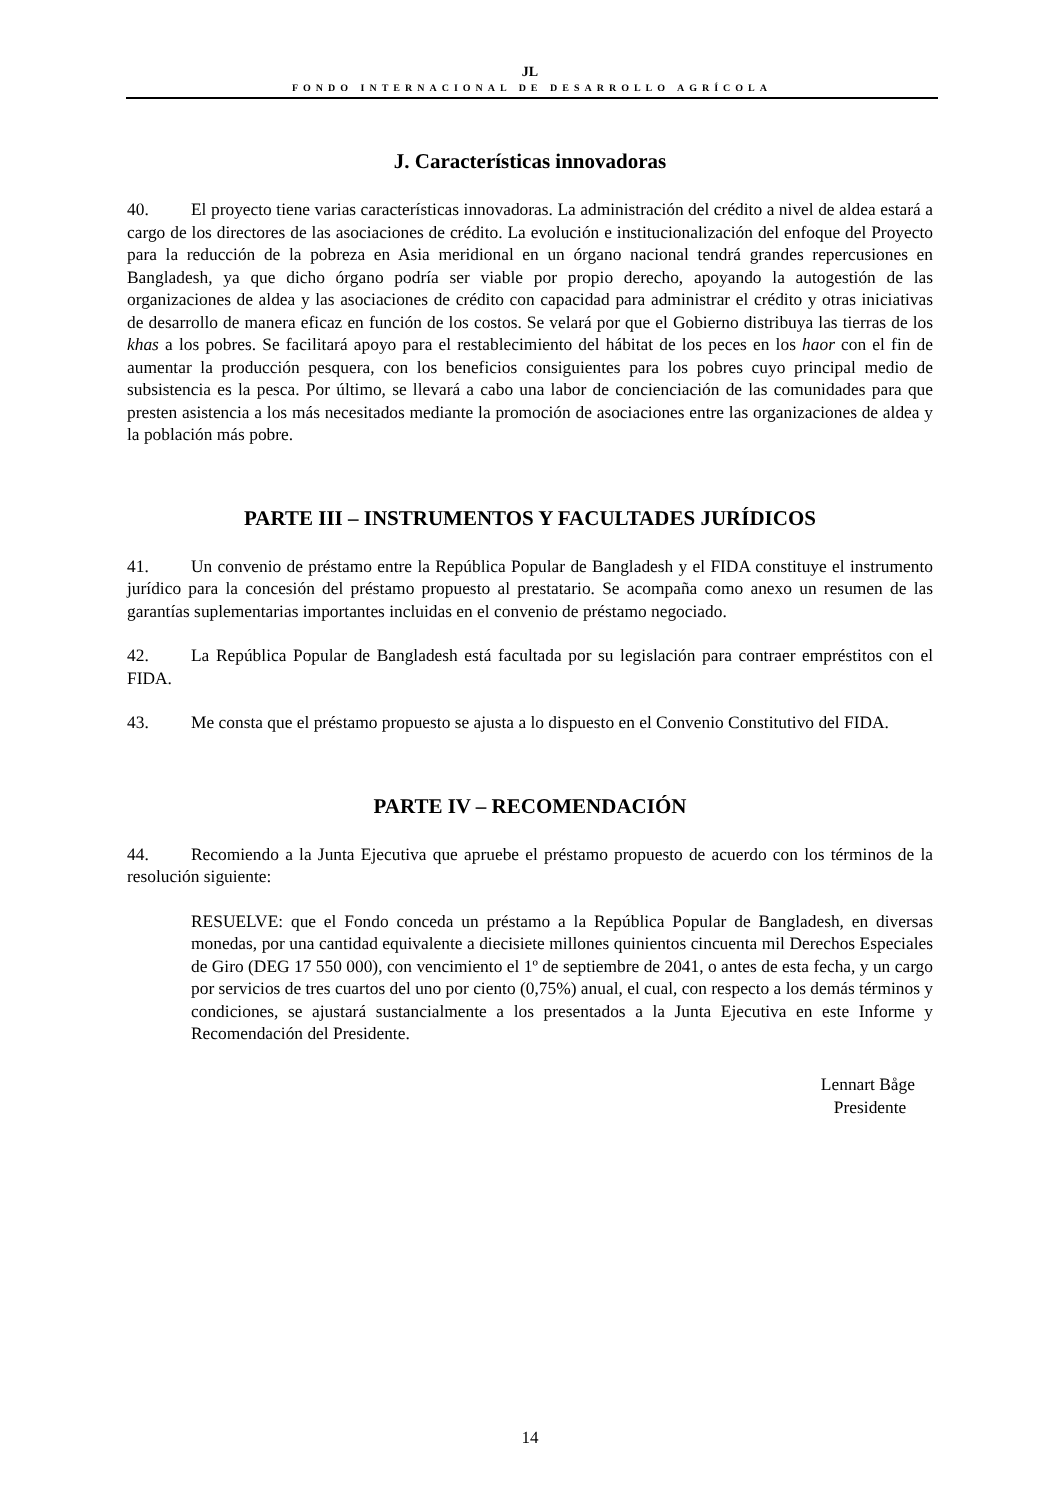JL
FONDO INTERNACIONAL DE DESARROLLO AGRÍCOLA
J. Características innovadoras
40. El proyecto tiene varias características innovadoras. La administración del crédito a nivel de aldea estará a cargo de los directores de las asociaciones de crédito. La evolución e institucionalización del enfoque del Proyecto para la reducción de la pobreza en Asia meridional en un órgano nacional tendrá grandes repercusiones en Bangladesh, ya que dicho órgano podría ser viable por propio derecho, apoyando la autogestión de las organizaciones de aldea y las asociaciones de crédito con capacidad para administrar el crédito y otras iniciativas de desarrollo de manera eficaz en función de los costos. Se velará por que el Gobierno distribuya las tierras de los khas a los pobres. Se facilitará apoyo para el restablecimiento del hábitat de los peces en los haor con el fin de aumentar la producción pesquera, con los beneficios consiguientes para los pobres cuyo principal medio de subsistencia es la pesca. Por último, se llevará a cabo una labor de concienciación de las comunidades para que presten asistencia a los más necesitados mediante la promoción de asociaciones entre las organizaciones de aldea y la población más pobre.
PARTE III – INSTRUMENTOS Y FACULTADES JURÍDICOS
41. Un convenio de préstamo entre la República Popular de Bangladesh y el FIDA constituye el instrumento jurídico para la concesión del préstamo propuesto al prestatario. Se acompaña como anexo un resumen de las garantías suplementarias importantes incluidas en el convenio de préstamo negociado.
42. La República Popular de Bangladesh está facultada por su legislación para contraer empréstitos con el FIDA.
43. Me consta que el préstamo propuesto se ajusta a lo dispuesto en el Convenio Constitutivo del FIDA.
PARTE IV – RECOMENDACIÓN
44. Recomiendo a la Junta Ejecutiva que apruebe el préstamo propuesto de acuerdo con los términos de la resolución siguiente:
RESUELVE: que el Fondo conceda un préstamo a la República Popular de Bangladesh, en diversas monedas, por una cantidad equivalente a diecisiete millones quinientos cincuenta mil Derechos Especiales de Giro (DEG 17 550 000), con vencimiento el 1º de septiembre de 2041, o antes de esta fecha, y un cargo por servicios de tres cuartos del uno por ciento (0,75%) anual, el cual, con respecto a los demás términos y condiciones, se ajustará sustancialmente a los presentados a la Junta Ejecutiva en este Informe y Recomendación del Presidente.
Lennart Båge
Presidente
14